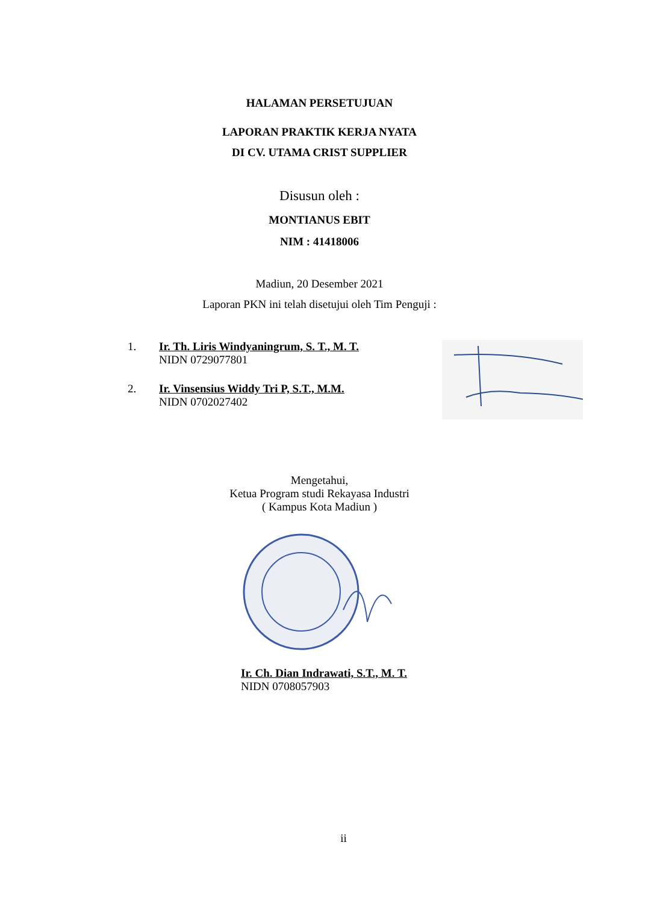HALAMAN PERSETUJUAN
LAPORAN PRAKTIK KERJA NYATA
DI CV. UTAMA CRIST SUPPLIER
Disusun oleh :
MONTIANUS EBIT
NIM : 41418006
Madiun, 20 Desember 2021
Laporan PKN ini telah disetujui oleh Tim Penguji :
1. Ir. Th. Liris Windyaningrum, S. T., M. T.
NIDN 0729077801
2. Ir. Vinsensius Widdy Tri P, S.T., M.M.
NIDN 0702027402
Mengetahui,
Ketua Program studi Rekayasa Industri
( Kampus Kota Madiun )
Ir. Ch. Dian Indrawati, S.T., M. T.
NIDN 0708057903
ii